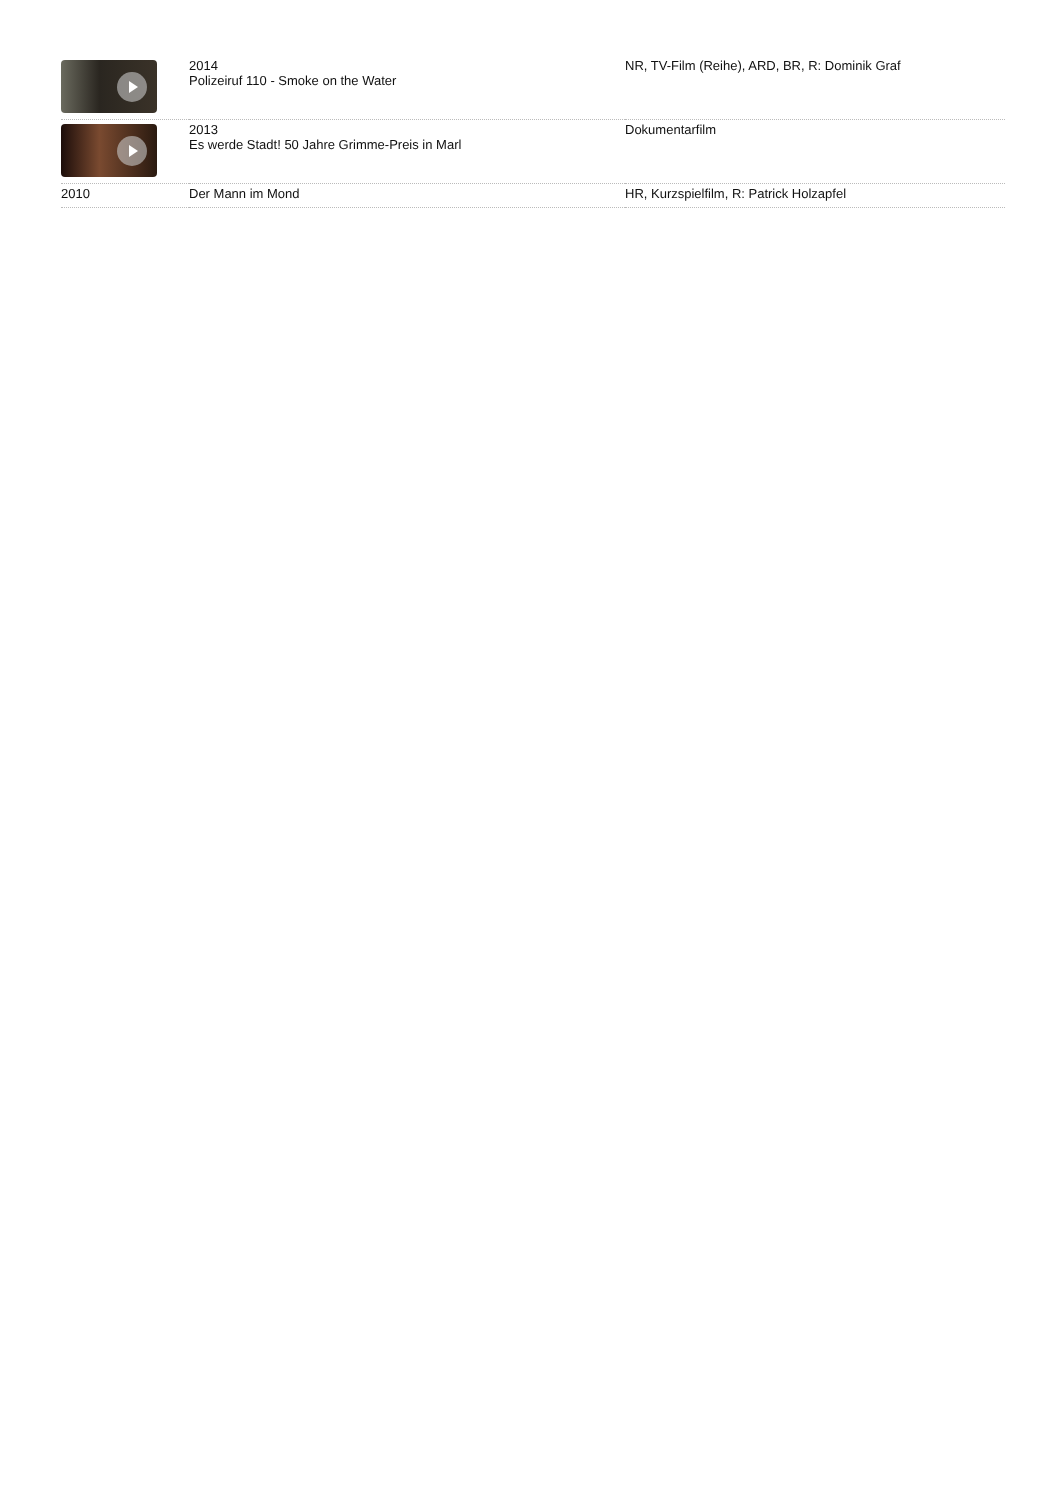| | 2014 Polizeiruf 110 - Smoke on the Water | NR, TV-Film (Reihe), ARD, BR, R: Dominik Graf |
| | 2013 Es werde Stadt! 50 Jahre Grimme-Preis in Marl | Dokumentarfilm |
| 2010 | Der Mann im Mond | HR, Kurzspielfilm, R: Patrick Holzapfel |